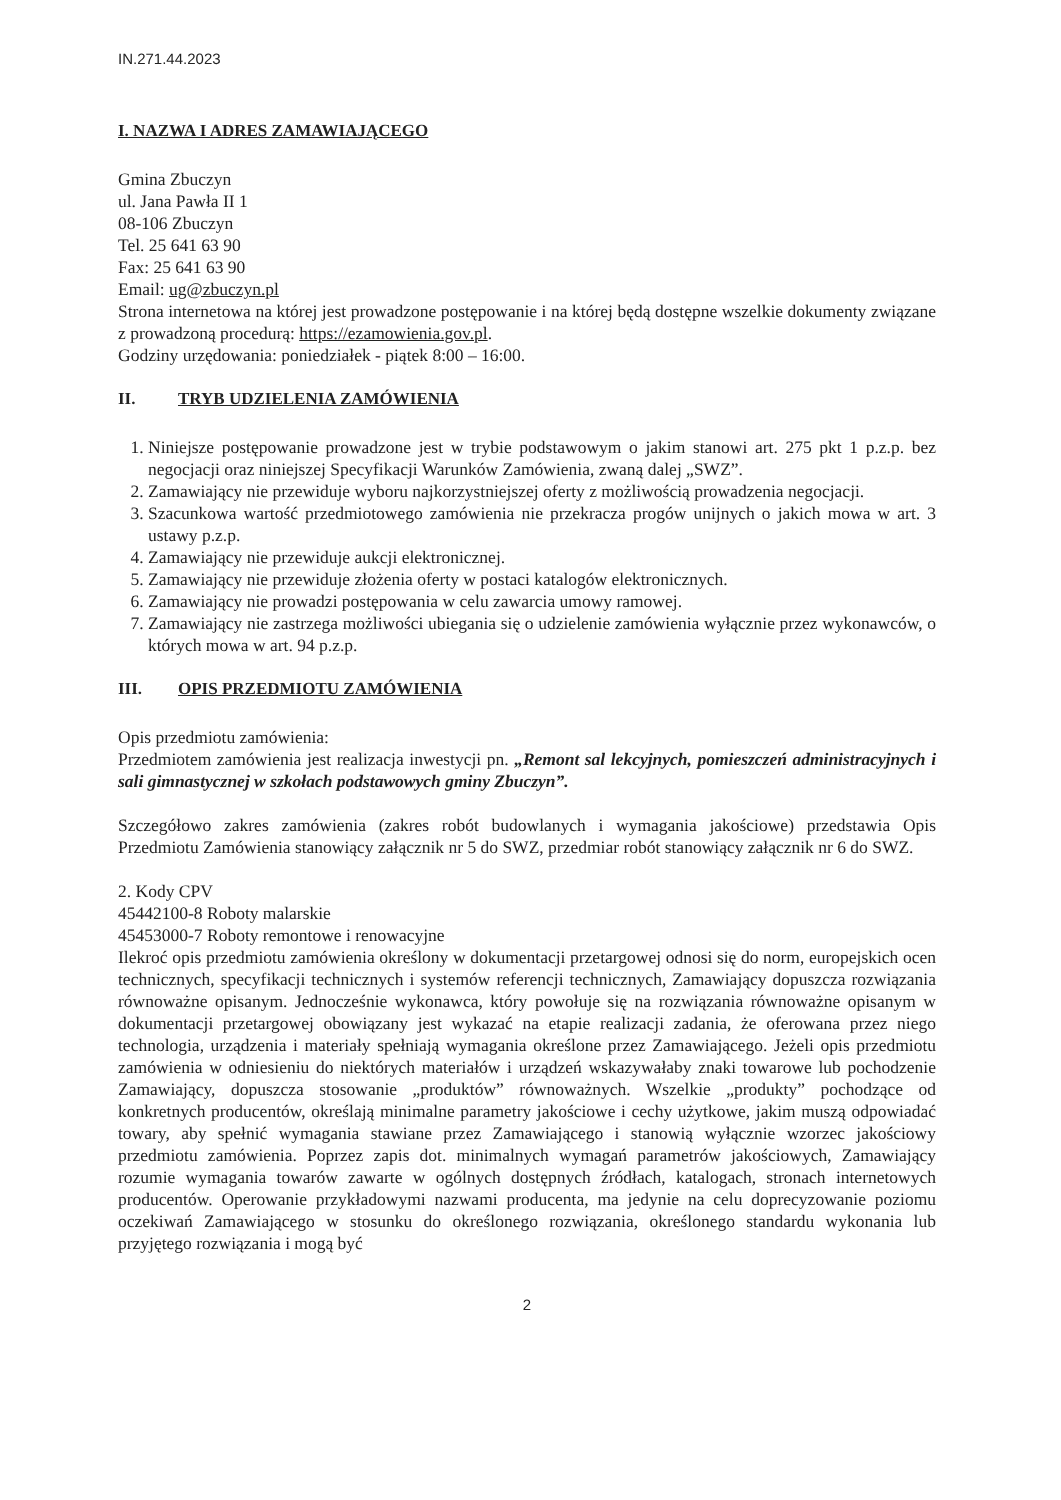IN.271.44.2023
I. NAZWA I ADRES ZAMAWIAJĄCEGO
Gmina Zbuczyn
ul. Jana Pawła II 1
08-106 Zbuczyn
Tel. 25 641 63 90
Fax: 25 641 63 90
Email: ug@zbuczyn.pl
Strona internetowa na której jest prowadzone postępowanie i na której będą dostępne wszelkie dokumenty związane z prowadzoną procedurą: https://ezamowienia.gov.pl.
Godziny urzędowania: poniedziałek - piątek 8:00 – 16:00.
II. TRYB UDZIELENIA ZAMÓWIENIA
1. Niniejsze postępowanie prowadzone jest w trybie podstawowym o jakim stanowi art. 275 pkt 1 p.z.p. bez negocjacji oraz niniejszej Specyfikacji Warunków Zamówienia, zwaną dalej „SWZ”.
2. Zamawiający nie przewiduje wyboru najkorzystniejszej oferty z możliwością prowadzenia negocjacji.
3. Szacunkowa wartość przedmiotowego zamówienia nie przekracza progów unijnych o jakich mowa w art. 3 ustawy p.z.p.
4. Zamawiający nie przewiduje aukcji elektronicznej.
5. Zamawiający nie przewiduje złożenia oferty w postaci katalogów elektronicznych.
6. Zamawiający nie prowadzi postępowania w celu zawarcia umowy ramowej.
7. Zamawiający nie zastrzega możliwości ubiegania się o udzielenie zamówienia wyłącznie przez wykonawców, o których mowa w art. 94 p.z.p.
III. OPIS PRZEDMIOTU ZAMÓWIENIA
Opis przedmiotu zamówienia:
Przedmiotem zamówienia jest realizacja inwestycji pn. „Remont sal lekcyjnych, pomieszczeń administracyjnych i sali gimnastycznej w szkołach podstawowych gminy Zbuczyn”.
Szczegółowo zakres zamówienia (zakres robót budowlanych i wymagania jakościowe) przedstawia Opis Przedmiotu Zamówienia stanowiący załącznik nr 5 do SWZ, przedmiar robót stanowiący załącznik nr 6 do SWZ.
2. Kody CPV
45442100-8 Roboty malarskie
45453000-7 Roboty remontowe i renowacyjne
Ilekroć opis przedmiotu zamówienia określony w dokumentacji przetargowej odnosi się do norm, europejskich ocen technicznych, specyfikacji technicznych i systemów referencji technicznych, Zamawiający dopuszcza rozwiązania równoważne opisanym. Jednocześnie wykonawca, który powołuje się na rozwiązania równoważne opisanym w dokumentacji przetargowej obowiązany jest wykazać na etapie realizacji zadania, że oferowana przez niego technologia, urządzenia i materiały spełniają wymagania określone przez Zamawiającego. Jeżeli opis przedmiotu zamówienia w odniesieniu do niektórych materiałów i urządzeń wskazywałaby znaki towarowe lub pochodzenie Zamawiający, dopuszcza stosowanie „produktów” równoważnych. Wszelkie „produkty” pochodzące od konkretnych producentów, określają minimalne parametry jakościowe i cechy użytkowe, jakim muszą odpowiadać towary, aby spełnić wymagania stawiane przez Zamawiającego i stanowią wyłącznie wzorzec jakościowy przedmiotu zamówienia. Poprzez zapis dot. minimalnych wymagań parametrów jakościowych, Zamawiający rozumie wymagania towarów zawarte w ogólnych dostępnych źródłach, katalogach, stronach internetowych producentów. Operowanie przykładowymi nazwami producenta, ma jedynie na celu doprecyzowanie poziomu oczekiwań Zamawiającego w stosunku do określonego rozwiązania, określonego standardu wykonania lub przyjętego rozwiązania i mogą być
2